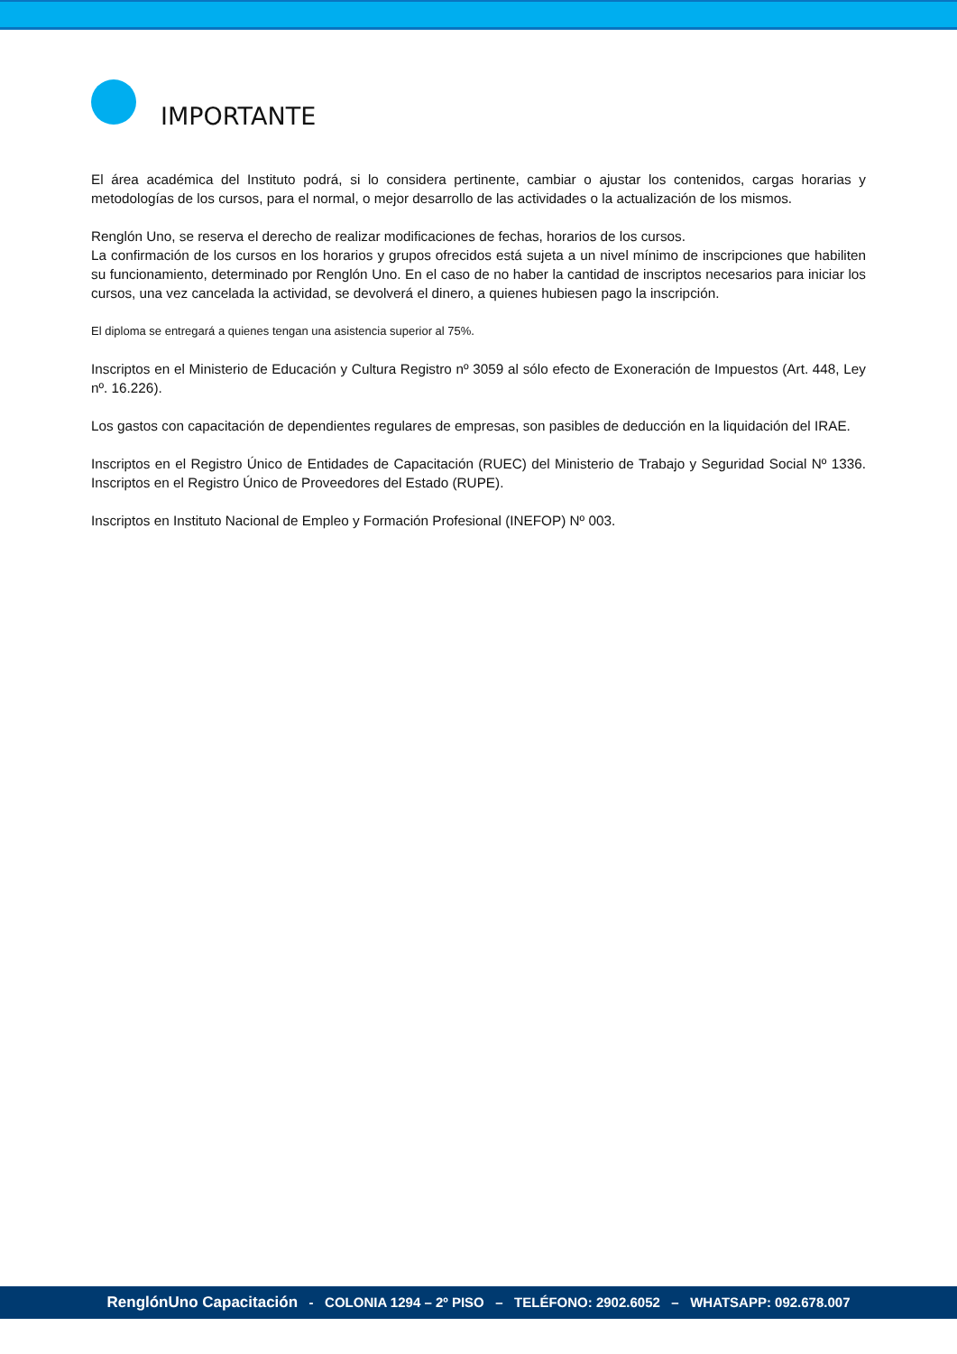IMPORTANTE
El área académica del Instituto podrá, si lo considera pertinente, cambiar o ajustar los contenidos, cargas horarias y metodologías de los cursos, para el normal, o mejor desarrollo de las actividades o la actualización de los mismos.
Renglón Uno, se reserva el derecho de realizar modificaciones de fechas, horarios de los cursos.
La confirmación de los cursos en los horarios y grupos ofrecidos está sujeta a un nivel mínimo de inscripciones que habiliten su funcionamiento, determinado por Renglón Uno. En el caso de no haber la cantidad de inscriptos necesarios para iniciar los cursos, una vez cancelada la actividad, se devolverá el dinero, a quienes hubiesen pago la inscripción.
El diploma se entregará a quienes tengan una asistencia superior al 75%.
Inscriptos en el Ministerio de Educación y Cultura Registro nº 3059 al sólo efecto de Exoneración de Impuestos (Art. 448, Ley nº. 16.226).
Los gastos con capacitación de dependientes regulares de empresas, son pasibles de deducción en la liquidación del IRAE.
Inscriptos en el Registro Único de Entidades de Capacitación (RUEC) del Ministerio de Trabajo y Seguridad Social Nº 1336. Inscriptos en el Registro Único de Proveedores del Estado (RUPE).
Inscriptos en Instituto Nacional de Empleo y Formación Profesional (INEFOP) Nº 003.
RenglónUno Capacitación - COLONIA 1294 – 2º PISO – TELÉFONO: 2902.6052 – WHATSAPP: 092.678.007